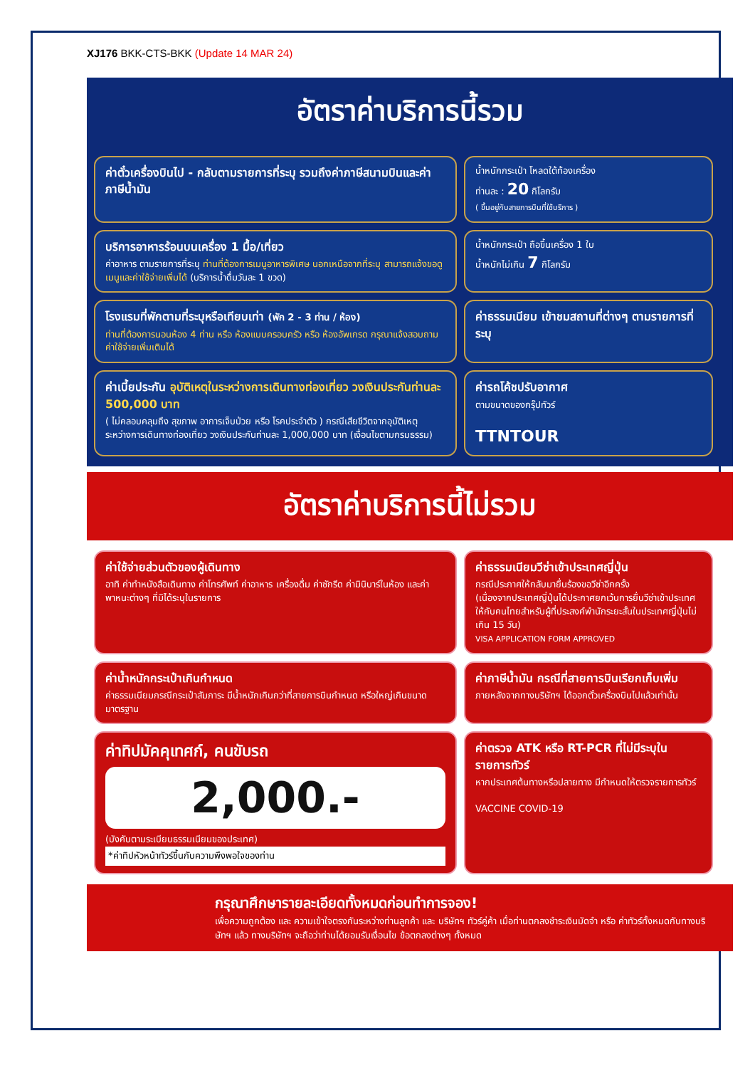XJ176 BKK-CTS-BKK (Update 14 MAR 24)
อัตราค่าบริการนี้รวม
ค่าตั๋วเครื่องบินไป - กลับตามรายการที่ระบุ รวมถึงค่าภาษีสนามบินและค่าภาษีน้ำมัน
น้ำหนักกระเป๋า โหลดใต้ท้องเครื่อง
ท่านละ : 20 กิโลกรัม
( ขึ้นอยู่กับสายการบินที่ใช้บริการ )
บริการอาหารร้อนบนเครื่อง 1 มื้อ/เที่ยว
ค่าอาหาร ตามรายการที่ระบุ ท่านที่ต้องการเมนูอาหารพิเศษ นอกเหนือจากที่ระบุ สามารถแจ้งขอดูเมนูและค่าใช้จ่ายเพิ่มได้ (บริการน้ำดื่มวันละ 1 ขวด)
น้ำหนักกระเป๋า ถือขึ้นเครื่อง 1 ใบ
น้ำหนักไม่เกิน 7 กิโลกรัม
โรงแรมที่พักตามที่ระบุหรือเทียบเท่า (พัก 2 - 3 ท่าน / ห้อง)
ท่านที่ต้องการนอนห้อง 4 ท่าน หรือ ห้องแบบครอบครัว หรือ ห้องอัพเกรด กรุณาแจ้งสอบถามค่าใช้จ่ายเพิ่มเติมได้
ค่าธรรมเนียม เข้าชมสถานที่ต่างๆ ตามรายการที่ระบุ
ค่าเบี้ยประกัน อุบัติเหตุในระหว่างการเดินทางท่องเที่ยว วงเงินประกันท่านละ 500,000 บาท
( ไม่คลอบคลุมถึง สุขภาพ อาการเจ็บป่วย หรือ โรคประจำตัว ) กรณีเสียชีวิตจากอุบัติเหตุ ระหว่างการเดินทางท่องเที่ยว วงเงินประกันท่านละ 1,000,000 บาท (เงื่อนไขตามกรมธรรม)
ค่ารถโค้ชปรับอากาศ
ตามขนาดของกรุ๊ปทัวร์
TTNTOUR
อัตราค่าบริการนี้ไม่รวม
ค่าใช้จ่ายส่วนตัวของผู้เดินทาง
อาทิ ค่าทำหนังสือเดินทาง ค่าโทรศัพท์ ค่าอาหาร เครื่องดื่ม ค่าซักรีด ค่ามินิบาร์ในห้อง และค่าพาหนะต่างๆ ที่มิได้ระบุในรายการ
ค่าธรรมเนียมวีซ่าเข้าประเทศญี่ปุ่น
กรณีประกาศให้กลับมายื่นร้องขอวีซ่าอีกครั้ง
(เนื่องจากประเทศญี่ปุ่นได้ประกาศยกเว้นการยื่นวีซ่าเข้าประเทศให้กับคนไทยสำหรับผู้ที่ประสงค์พำนักระยะสั้นในประเทศญี่ปุ่นไม่เกิน 15 วัน)
VISA APPLICATION FORM APPROVED
ค่าน้ำหนักกระเป๋าเกินกำหนด
ค่าธรรมเนียมกรณีกระเป๋าสัมภาระ มีน้ำหนักเกินกว่าที่สายการบินกำหนด หรือใหญ่เกินขนาดมาตรฐาน
ค่าภาษีน้ำมัน กรณีที่สายการบินเรียกเก็บเพิ่ม
ภายหลังจากทางบริษัทฯ ได้ออกตั๋วเครื่องบินไปแล้วเท่านั้น
ค่าทิปมัคคุเทศก์, คนขับรถ
2,000.-
(บังคับตามระเบียบธรรมเนียมของประเทศ)
*ค่าทิปหัวหน้าทัวร์ขึ้นกับความพึงพอใจของท่าน
ค่าตรวจ ATK หรือ RT-PCR ที่ไม่มีระบุในรายการทัวร์
หากประเทศต้นทางหรือปลายทาง มีกำหนดให้ตรวจรายการทัวร์
VACCINE COVID-19
กรุณาศึกษารายละเอียดทั้งหมดก่อนทำการจอง!
เพื่อความถูกต้อง และ ความเข้าใจตรงกันระหว่างท่านลูกค้า และ บริษัทฯ ทัวร์คู่ค้า เมื่อท่านตกลงชำระเงินมัดจำ หรือ ค่าทัวร์ทั้งหมดกับทางบริษัทฯ แล้ว ทางบริษัทฯ จะถือว่าท่านได้ยอมรับเงื่อนไข ข้อตกลงต่างๆ ทั้งหมด